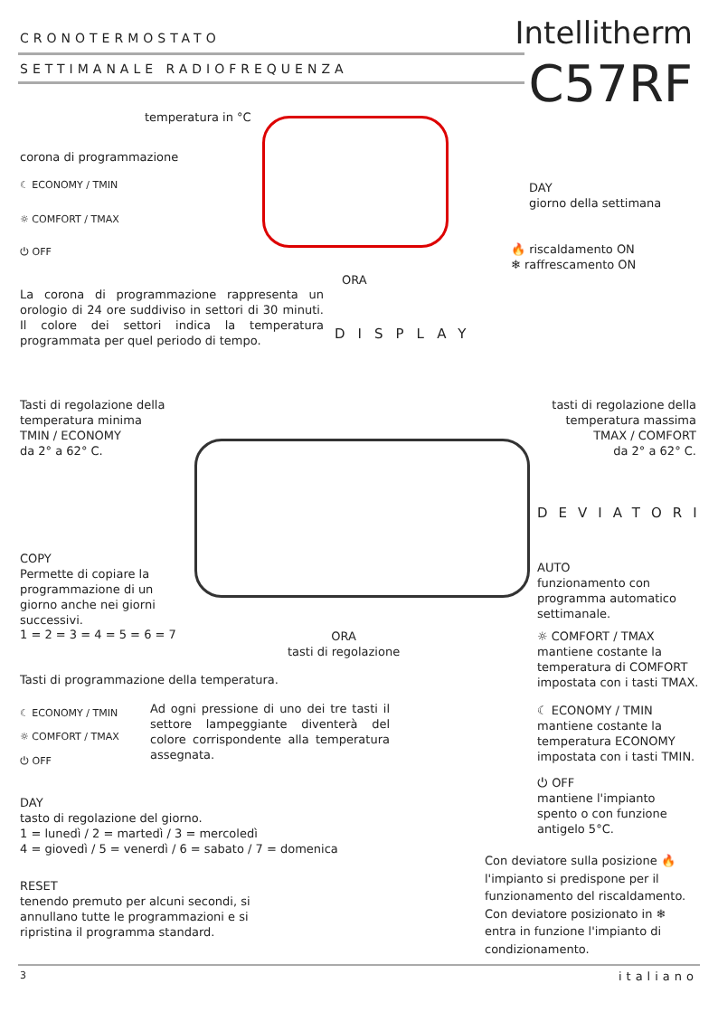CRONOTERMOSTATO
SETTIMANALE RADIOFREQUENZA
Intellitherm
C57RF
temperatura in °C
corona di programmazione
☾ ECONOMY / TMIN
☼ COMFORT / TMAX
⏻ OFF
DAY
giorno della settimana
🔥 riscaldamento ON
❄ raffrescamento ON
ORA
La corona di programmazione rappresenta un orologio di 24 ore suddiviso in settori di 30 minuti. Il colore dei settori indica la temperatura programmata per quel periodo di tempo.
DISPLAY
Tasti di regolazione della
temperatura minima
TMIN / ECONOMY
da 2° a 62° C.
tasti di regolazione della
temperatura massima
TMAX / COMFORT
da 2° a 62° C.
DEVIATORI
COPY
Permette di copiare la
programmazione di un
giorno anche nei giorni
successivi.
1 = 2 = 3 = 4 = 5 = 6 = 7
AUTO
funzionamento con
programma automatico
settimanale.
ORA
tasti di regolazione
☼ COMFORT / TMAX
mantiene costante la
temperatura di COMFORT
impostata con i tasti TMAX.
Tasti di programmazione della temperatura.
☾ ECONOMY / TMIN
☼ COMFORT / TMAX
⏻ OFF
Ad ogni pressione di uno dei tre tasti il settore lampeggiante diventerà del colore corrispondente alla temperatura assegnata.
☾ ECONOMY / TMIN
mantiene costante la
temperatura ECONOMY
impostata con i tasti TMIN.
⏻ OFF
mantiene l'impianto
spento o con funzione
antigelo 5°C.
DAY
tasto di regolazione del giorno.
1 = lunedì / 2 = martedì / 3 = mercoledì
4 = giovedì / 5 = venerdì / 6 = sabato / 7 = domenica
Con deviatore sulla posizione 🔥
l'impianto si predispone per il
funzionamento del riscaldamento.
Con deviatore posizionato in ❄
entra in funzione l'impianto di
condizionamento.
RESET
tenendo premuto per alcuni secondi, si
annullano tutte le programmazioni e si
ripristina il programma standard.
3 italiano